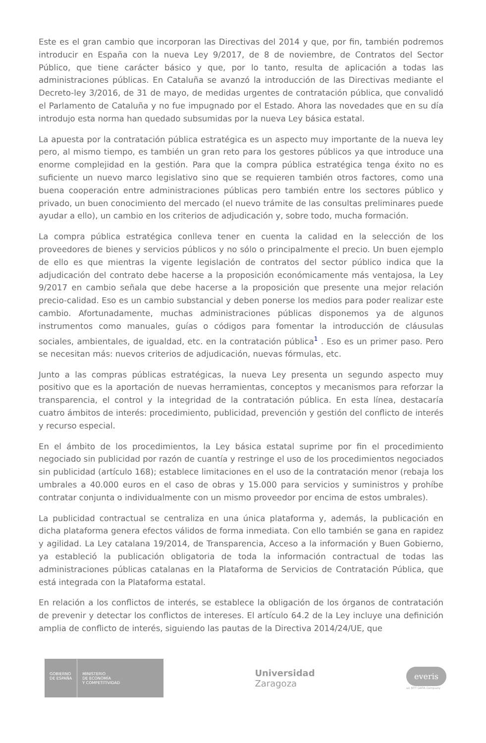Este es el gran cambio que incorporan las Directivas del 2014 y que, por fin, también podremos introducir en España con la nueva Ley 9/2017, de 8 de noviembre, de Contratos del Sector Público, que tiene carácter básico y que, por lo tanto, resulta de aplicación a todas las administraciones públicas. En Cataluña se avanzó la introducción de las Directivas mediante el Decreto-ley 3/2016, de 31 de mayo, de medidas urgentes de contratación pública, que convalidó el Parlamento de Cataluña y no fue impugnado por el Estado. Ahora las novedades que en su día introdujo esta norma han quedado subsumidas por la nueva Ley básica estatal.
La apuesta por la contratación pública estratégica es un aspecto muy importante de la nueva ley pero, al mismo tiempo, es también un gran reto para los gestores públicos ya que introduce una enorme complejidad en la gestión. Para que la compra pública estratégica tenga éxito no es suficiente un nuevo marco legislativo sino que se requieren también otros factores, como una buena cooperación entre administraciones públicas pero también entre los sectores público y privado, un buen conocimiento del mercado (el nuevo trámite de las consultas preliminares puede ayudar a ello), un cambio en los criterios de adjudicación y, sobre todo, mucha formación.
La compra pública estratégica conlleva tener en cuenta la calidad en la selección de los proveedores de bienes y servicios públicos y no sólo o principalmente el precio. Un buen ejemplo de ello es que mientras la vigente legislación de contratos del sector público indica que la adjudicación del contrato debe hacerse a la proposición económicamente más ventajosa, la Ley 9/2017 en cambio señala que debe hacerse a la proposición que presente una mejor relación precio-calidad. Eso es un cambio substancial y deben ponerse los medios para poder realizar este cambio. Afortunadamente, muchas administraciones públicas disponemos ya de algunos instrumentos como manuales, guías o códigos para fomentar la introducción de cláusulas sociales, ambientales, de igualdad, etc. en la contratación pública<sup>1</sup> . Eso es un primer paso. Pero se necesitan más: nuevos criterios de adjudicación, nuevas fórmulas, etc.
Junto a las compras públicas estratégicas, la nueva Ley presenta un segundo aspecto muy positivo que es la aportación de nuevas herramientas, conceptos y mecanismos para reforzar la transparencia, el control y la integridad de la contratación pública. En esta línea, destacaría cuatro ámbitos de interés: procedimiento, publicidad, prevención y gestión del conflicto de interés y recurso especial.
En el ámbito de los procedimientos, la Ley básica estatal suprime por fin el procedimiento negociado sin publicidad por razón de cuantía y restringe el uso de los procedimientos negociados sin publicidad (artículo 168); establece limitaciones en el uso de la contratación menor (rebaja los umbrales a 40.000 euros en el caso de obras y 15.000 para servicios y suministros y prohíbe contratar conjunta o individualmente con un mismo proveedor por encima de estos umbrales).
La publicidad contractual se centraliza en una única plataforma y, además, la publicación en dicha plataforma genera efectos válidos de forma inmediata. Con ello también se gana en rapidez y agilidad. La Ley catalana 19/2014, de Transparencia, Acceso a la información y Buen Gobierno, ya estableció la publicación obligatoria de toda la información contractual de todas las administraciones públicas catalanas en la Plataforma de Servicios de Contratación Pública, que está integrada con la Plataforma estatal.
En relación a los conflictos de interés, se establece la obligación de los órganos de contratación de prevenir y detectar los conflictos de intereses. El artículo 64.2 de la Ley incluye una definición amplia de conflicto de interés, siguiendo las pautas de la Directiva 2014/24/UE, que
GOBIERNO
DE ESPAÑA
MINISTERIO
DE ECONOMÍA
Y COMPETITIVIDAD
Universidad
Zaragoza
everis
an NTT DATA Company